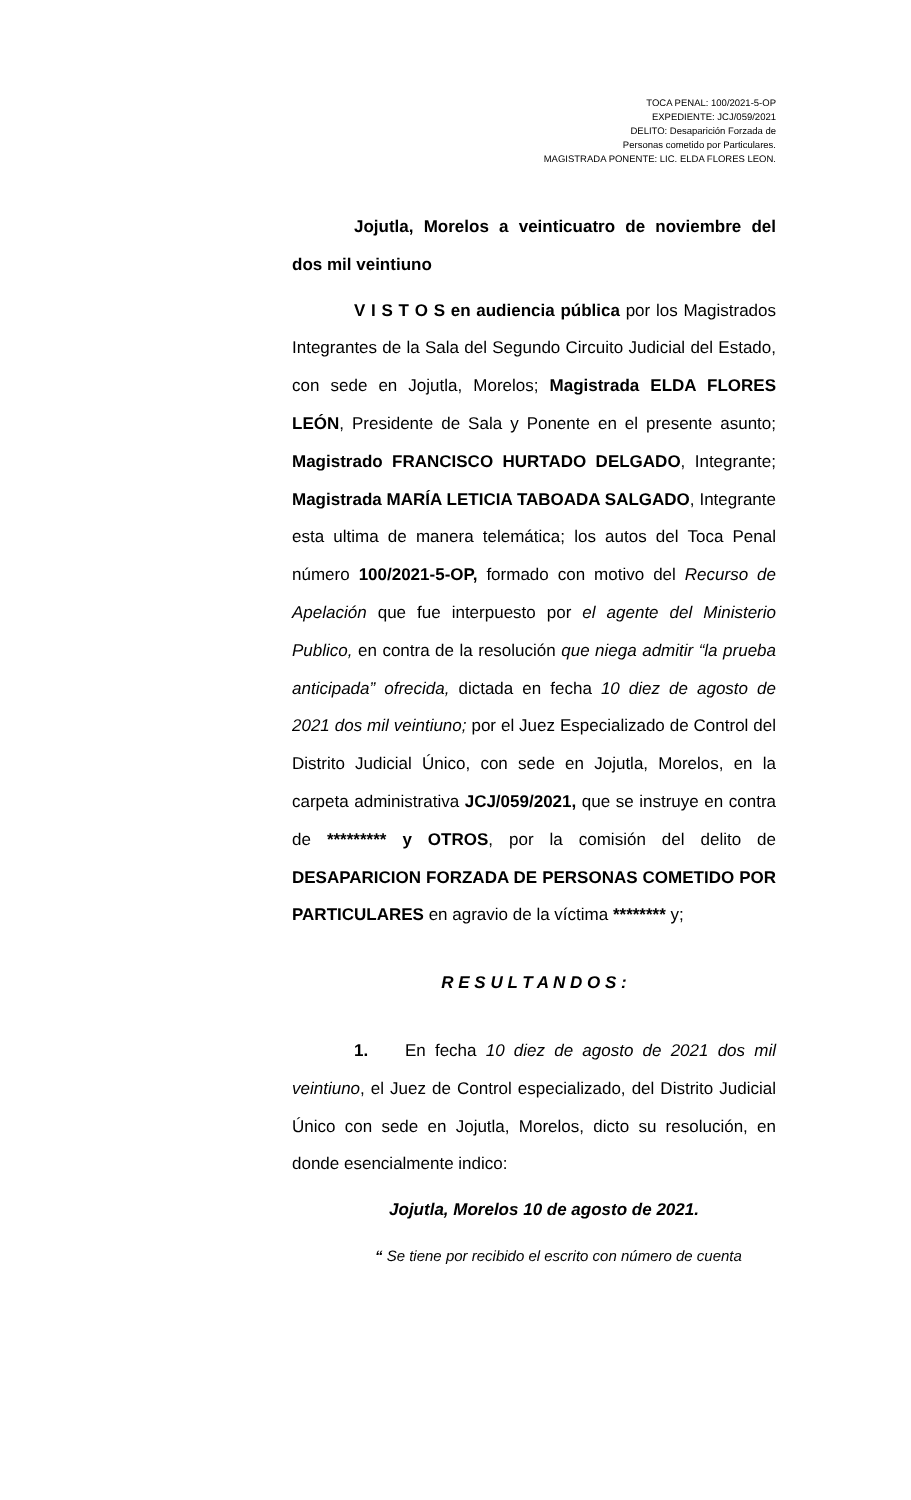TOCA PENAL: 100/2021-5-OP
EXPEDIENTE: JCJ/059/2021
DELITO: Desaparición Forzada de
Personas cometido por Particulares.
MAGISTRADA PONENTE: LIC. ELDA FLORES LEON.
Jojutla, Morelos a veinticuatro de noviembre del dos mil veintiuno
V I S T O S en audiencia pública por los Magistrados Integrantes de la Sala del Segundo Circuito Judicial del Estado, con sede en Jojutla, Morelos; Magistrada ELDA FLORES LEÓN, Presidente de Sala y Ponente en el presente asunto; Magistrado FRANCISCO HURTADO DELGADO, Integrante; Magistrada MARÍA LETICIA TABOADA SALGADO, Integrante esta ultima de manera telemática; los autos del Toca Penal número 100/2021-5-OP, formado con motivo del Recurso de Apelación que fue interpuesto por el agente del Ministerio Publico, en contra de la resolución que niega admitir “la prueba anticipada” ofrecida, dictada en fecha 10 diez de agosto de 2021 dos mil veintiuno; por el Juez Especializado de Control del Distrito Judicial Único, con sede en Jojutla, Morelos, en la carpeta administrativa JCJ/059/2021, que se instruye en contra de ********* y OTROS, por la comisión del delito de DESAPARICION FORZADA DE PERSONAS COMETIDO POR PARTICULARES en agravio de la víctima ******** y;
R E S U L T A N D O S :
1. En fecha 10 diez de agosto de 2021 dos mil veintiuno, el Juez de Control especializado, del Distrito Judicial Único con sede en Jojutla, Morelos, dicto su resolución, en donde esencialmente indico:
Jojutla, Morelos 10 de agosto de 2021.
“ Se tiene por recibido el escrito con número de cuenta